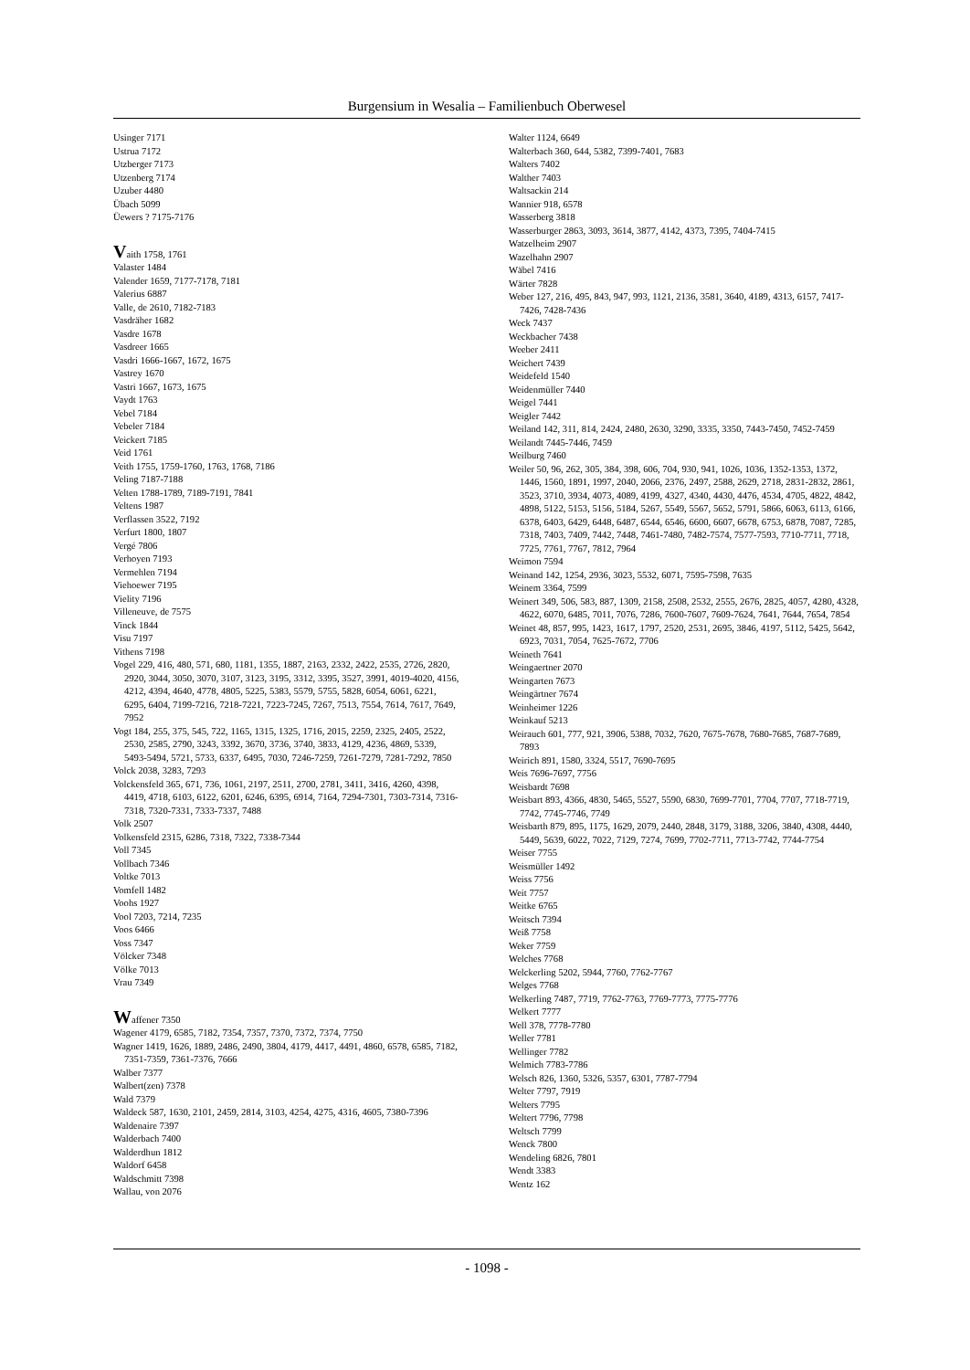Burgensium in Wesalia – Familienbuch Oberwesel
Usinger 7171
Ustrua 7172
Utzberger 7173
Utzenberg 7174
Uzuber 4480
Übach 5099
Üewers ? 7175-7176
Vaith 1758, 1761
Valaster 1484
Valender 1659, 7177-7178, 7181
Valerius 6887
Valle, de 2610, 7182-7183
Vasdräher 1682
Vasdre 1678
Vasdreer 1665
Vasdri 1666-1667, 1672, 1675
Vastrey 1670
Vastri 1667, 1673, 1675
Vaydt 1763
Vebel 7184
Vebeler 7184
Veickert 7185
Veid 1761
Veith 1755, 1759-1760, 1763, 1768, 7186
Veling 7187-7188
Velten 1788-1789, 7189-7191, 7841
Veltens 1987
Verflassen 3522, 7192
Verfurt 1800, 1807
Vergé 7806
Verhoyen 7193
Vermehlen 7194
Viehoewer 7195
Vielity 7196
Villeneuve, de 7575
Vinck 1844
Visu 7197
Vithens 7198
Vogel 229, 416, 480, 571, 680, 1181, 1355, 1887, 2163, 2332, 2422, 2535, 2726, 2820, 2920, 3044, 3050, 3070, 3107, 3123, 3195, 3312, 3395, 3527, 3991, 4019-4020, 4156, 4212, 4394, 4640, 4778, 4805, 5225, 5383, 5579, 5755, 5828, 6054, 6061, 6221, 6295, 6404, 7199-7216, 7218-7221, 7223-7245, 7267, 7513, 7554, 7614, 7617, 7649, 7952
Vogt 184, 255, 375, 545, 722, 1165, 1315, 1325, 1716, 2015, 2259, 2325, 2405, 2522, 2530, 2585, 2790, 3243, 3392, 3670, 3736, 3740, 3833, 4129, 4236, 4869, 5339, 5493-5494, 5721, 5733, 6337, 6495, 7030, 7246-7259, 7261-7279, 7281-7292, 7850
Volck 2038, 3283, 7293
Volckensfeld 365, 671, 736, 1061, 2197, 2511, 2700, 2781, 3411, 3416, 4260, 4398, 4419, 4718, 6103, 6122, 6201, 6246, 6395, 6914, 7164, 7294-7301, 7303-7314, 7316-7318, 7320-7331, 7333-7337, 7488
Volk 2507
Volkensfeld 2315, 6286, 7318, 7322, 7338-7344
Voll 7345
Vollbach 7346
Voltke 7013
Vomfell 1482
Voohs 1927
Vool 7203, 7214, 7235
Voos 6466
Voss 7347
Völcker 7348
Völke 7013
Vrau 7349
Waffener 7350
Wagener 4179, 6585, 7182, 7354, 7357, 7370, 7372, 7374, 7750
Wagner 1419, 1626, 1889, 2486, 2490, 3804, 4179, 4417, 4491, 4860, 6578, 6585, 7182, 7351-7359, 7361-7376, 7666
Walber 7377
Walbert(zen) 7378
Wald 7379
Waldeck 587, 1630, 2101, 2459, 2814, 3103, 4254, 4275, 4316, 4605, 7380-7396
Waldenaire 7397
Walderbach 7400
Walderdhun 1812
Waldorf 6458
Waldschmitt 7398
Wallau, von 2076
Walter 1124, 6649
Walterbach 360, 644, 5382, 7399-7401, 7683
Walters 7402
Walther 7403
Waltsackin 214
Wannier 918, 6578
Wasserberg 3818
Wasserburger 2863, 3093, 3614, 3877, 4142, 4373, 7395, 7404-7415
Watzelheim 2907
Wazelhahn 2907
Wäbel 7416
Wärter 7828
Weber 127, 216, 495, 843, 947, 993, 1121, 2136, 3581, 3640, 4189, 4313, 6157, 7417-7426, 7428-7436
Weck 7437
Weckbacher 7438
Weeber 2411
Weichert 7439
Weidefeld 1540
Weidenmüller 7440
Weigel 7441
Weigler 7442
Weiland 142, 311, 814, 2424, 2480, 2630, 3290, 3335, 3350, 7443-7450, 7452-7459
Weilandt 7445-7446, 7459
Weilburg 7460
Weiler 50, 96, 262, 305, 384, 398, 606, 704, 930, 941, 1026, 1036, 1352-1353, 1372, 1446, 1560, 1891, 1997, 2040, 2066, 2376, 2497, 2588, 2629, 2718, 2831-2832, 2861, 3523, 3710, 3934, 4073, 4089, 4199, 4327, 4340, 4430, 4476, 4534, 4705, 4822, 4842, 4898, 5122, 5153, 5156, 5184, 5267, 5549, 5567, 5652, 5791, 5866, 6063, 6113, 6166, 6378, 6403, 6429, 6448, 6487, 6544, 6546, 6600, 6607, 6678, 6753, 6878, 7087, 7285, 7318, 7403, 7409, 7442, 7448, 7461-7480, 7482-7574, 7577-7593, 7710-7711, 7718, 7725, 7761, 7767, 7812, 7964
Weimon 7594
Weinand 142, 1254, 2936, 3023, 5532, 6071, 7595-7598, 7635
Weinem 3364, 7599
Weinert 349, 506, 583, 887, 1309, 2158, 2508, 2532, 2555, 2676, 2825, 4057, 4280, 4328, 4622, 6070, 6485, 7011, 7076, 7286, 7600-7607, 7609-7624, 7641, 7644, 7654, 7854
Weinet 48, 857, 995, 1423, 1617, 1797, 2520, 2531, 2695, 3846, 4197, 5112, 5425, 5642, 6923, 7031, 7054, 7625-7672, 7706
Weineth 7641
Weingaertner 2070
Weingarten 7673
Weingärtner 7674
Weinheimer 1226
Weinkauf 5213
Weirauch 601, 777, 921, 3906, 5388, 7032, 7620, 7675-7678, 7680-7685, 7687-7689, 7893
Weirich 891, 1580, 3324, 5517, 7690-7695
Weis 7696-7697, 7756
Weisbardt 7698
Weisbart 893, 4366, 4830, 5465, 5527, 5590, 6830, 7699-7701, 7704, 7707, 7718-7719, 7742, 7745-7746, 7749
Weisbarth 879, 895, 1175, 1629, 2079, 2440, 2848, 3179, 3188, 3206, 3840, 4308, 4440, 5449, 5639, 6022, 7022, 7129, 7274, 7699, 7702-7711, 7713-7742, 7744-7754
Weiser 7755
Weismüller 1492
Weiss 7756
Weit 7757
Weitke 6765
Weitsch 7394
Weiß 7758
Weker 7759
Welches 7768
Welckerling 5202, 5944, 7760, 7762-7767
Welges 7768
Welkerling 7487, 7719, 7762-7763, 7769-7773, 7775-7776
Welkert 7777
Well 378, 7778-7780
Weller 7781
Wellinger 7782
Welmich 7783-7786
Welsch 826, 1360, 5326, 5357, 6301, 7787-7794
Welter 7797, 7919
Welters 7795
Weltert 7796, 7798
Weltsch 7799
Wenck 7800
Wendeling 6826, 7801
Wendt 3383
Wentz 162
- 1098 -